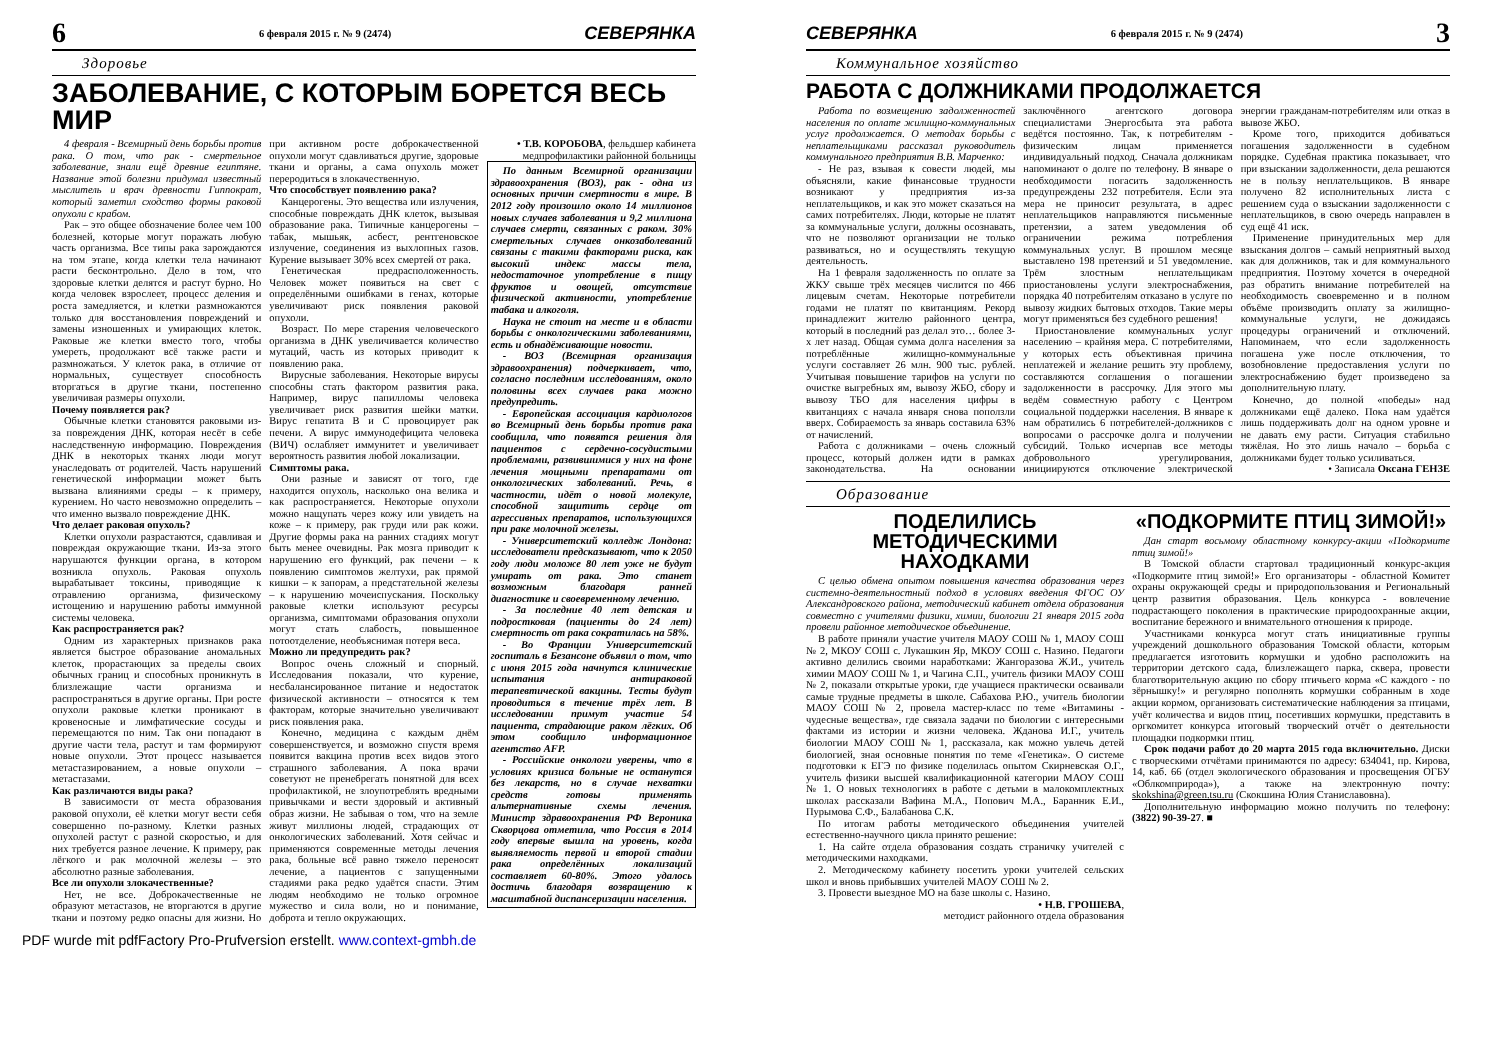6 6 февраля 2015 г. № 9 (2474) СЕВЕРЯНКА
Здоровье
ЗАБОЛЕВАНИЕ, С КОТОРЫМ БОРЕТСЯ ВЕСЬ МИР
4 февраля - Всемирный день борьбы против рака. О том, что рак - смертельное заболевание, знали ещё древние египтяне. Название этой болезни придумал известный мыслитель и врач древности Гиппократ, который заметил сходство формы раковой опухоли с крабом.
Рак – это общее обозначение более чем 100 болезней, которые могут поражать любую часть организма. Все типы рака зарождаются на том этапе, когда клетки тела начинают расти бесконтрольно. Дело в том, что здоровые клетки делятся и растут бурно. Но когда человек взрослеет, процесс деления и роста замедляется, и клетки размножаются только для восстановления повреждений и замены изношенных и умирающих клеток. Раковые же клетки вместо того, чтобы умереть, продолжают всё также расти и размножаться. У клеток рака, в отличие от нормальных, существует способность вторгаться в другие ткани, постепенно увеличивая размеры опухоли.
Почему появляется рак?
Обычные клетки становятся раковыми из-за повреждения ДНК, которая несёт в себе наследственную информацию. Повреждения ДНК в некоторых тканях люди могут унаследовать от родителей. Часть нарушений генетической информации может быть вызвана влияниями среды – к примеру, курением. Но часто невозможно определить – что именно вызвало повреждение ДНК.
Что делает раковая опухоль?
Клетки опухоли разрастаются, сдавливая и повреждая окружающие ткани. Из-за этого нарушаются функции органа, в котором возникла опухоль. Раковая опухоль вырабатывает токсины, приводящие к отравлению организма, физическому истощению и нарушению работы иммунной системы человека.
Как распространяется рак?
Одним из характерных признаков рака является быстрое образование аномальных клеток, прорастающих за пределы своих обычных границ и способных проникнуть в близлежащие части организма и распространяться в другие органы. При росте опухоли раковые клетки проникают в кровеносные и лимфатические сосуды и перемещаются по ним. Так они попадают в другие части тела, растут и там формируют новые опухоли. Этот процесс называется метастазированием, а новые опухоли – метастазами.
Как различаются виды рака?
В зависимости от места образования раковой опухоли, её клетки могут вести себя совершенно по-разному. Клетки разных опухолей растут с разной скоростью, и для них требуется разное лечение. К примеру, рак лёгкого и рак молочной железы – это абсолютно разные заболевания.
Все ли опухоли злокачественные?
Нет, не все. Доброкачественные не образуют метастазов, не вторгаются в другие ткани и поэтому редко опасны для жизни. Но при активном росте доброкачественной опухоли могут сдавливаться другие, здоровые ткани и органы, а сама опухоль может переродиться в злокачественную.
Что способствует появлению рака?
Канцерогены. Это вещества или излучения, способные повреждать ДНК клеток, вызывая образование рака. Типичные канцерогены – табак, мышьяк, асбест, рентгеновское излучение, соединения из выхлопных газов. Курение вызывает 30% всех смертей от рака.
Генетическая предрасположенность. Человек может появиться на свет с определёнными ошибками в генах, которые увеличивают риск появления раковой опухоли.
Возраст. По мере старения человеческого организма в ДНК увеличивается количество мутаций, часть из которых приводит к появлению рака.
Вирусные заболевания. Некоторые вирусы способны стать фактором развития рака. Например, вирус папилломы человека увеличивает риск развития шейки матки. Вирус гепатита В и С провоцирует рак печени. А вирус иммунодефицита человека (ВИЧ) ослабляет иммунитет и увеличивает вероятность развития любой локализации.
Симптомы рака.
Они разные и зависят от того, где находится опухоль, насколько она велика и как распространяется. Некоторые опухоли можно нащупать через кожу или увидеть на коже – к примеру, рак груди или рак кожи. Другие формы рака на ранних стадиях могут быть менее очевидны. Рак мозга приводит к нарушению его функций, рак печени – к появлению симптомов желтухи, рак прямой кишки – к запорам, а предстательной железы – к нарушению мочеиспускания. Поскольку раковые клетки используют ресурсы организма, симптомами образования опухоли могут стать слабость, повышенное потоотделение, необъяснимая потеря веса.
Можно ли предупредить рак?
Вопрос очень сложный и спорный. Исследования показали, что курение, несбалансированное питание и недостаток физической активности – относятся к тем факторам, которые значительно увеличивают риск появления рака.
Конечно, медицина с каждым днём совершенствуется, и возможно спустя время появится вакцина против всех видов этого страшного заболевания. А пока врачи советуют не пренебрегать понятной для всех профилактикой, не злоупотреблять вредными привычками и вести здоровый и активный образ жизни. Не забывая о том, что на земле живут миллионы людей, страдающих от онкологических заболеваний. Хотя сейчас и применяются современные методы лечения рака, больные всё равно тяжело переносят лечение, а пациентов с запущенными стадиями рака редко удаётся спасти. Этим людям необходимо не только огромное мужество и сила воли, но и понимание, доброта и тепло окружающих.
• Т.В. КОРОБОВА, фельдшер кабинета медпрофилактики районной больницы
По данным Всемирной организации здравоохранения (ВОЗ), рак - одна из основных причин смертности в мире. В 2012 году произошло около 14 миллионов новых случаев заболевания и 9,2 миллиона случаев смерти, связанных с раком. 30% смертельных случаев онкозаболеваний связаны с такими факторами риска, как высокий индекс массы тела, недостаточное употребление в пищу фруктов и овощей, отсутствие физической активности, употребление табака и алкоголя.
Наука не стоит на месте и в области борьбы с онкологическими заболеваниями, есть и обнадёживающие новости.
- ВОЗ (Всемирная организация здравоохранения) подчеркивает, что, согласно последним исследованиям, около половины всех случаев рака можно предупредить.
- Европейская ассоциация кардиологов во Всемирный день борьбы против рака сообщила, что появятся решения для пациентов с сердечно-сосудистыми проблемами, развившимися у них на фоне лечения мощными препаратами от онкологических заболеваний. Речь, в частности, идёт о новой молекуле, способной защитить сердце от агрессивных препаратов, использующихся при раке молочной железы.
- Университетский колледж Лондона: исследователи предсказывают, что к 2050 году люди моложе 80 лет уже не будут умирать от рака. Это станет возможным благодаря ранней диагностике и своевременному лечению.
- За последние 40 лет детская и подростковая (пациенты до 24 лет) смертность от рака сократилась на 58%.
- Во Франции Университетский госпиталь в Безансоне объявил о том, что с июня 2015 года начнутся клинические испытания антираковой терапевтической вакцины. Тесты будут проводиться в течение трёх лет. В исследовании примут участие 54 пациента, страдающие раком лёгких. Об этом сообщило информационное агентство AFP.
- Российские онкологи уверены, что в условиях кризиса больные не останутся без лекарств, но в случае нехватки средств готовы применять альтернативные схемы лечения. Министр здравоохранения РФ Вероника Скворцова отметила, что Россия в 2014 году впервые вышла на уровень, когда выявляемость первой и второй стадии рака определённых локализаций составляет 60-80%. Этого удалось достичь благодаря возвращению к масштабной диспансеризации населения.
СЕВЕРЯНКА 6 февраля 2015 г. № 9 (2474) 3
Коммунальное хозяйство
РАБОТА С ДОЛЖНИКАМИ ПРОДОЛЖАЕТСЯ
Работа по возмещению задолженностей населения по оплате жилищно-коммунальных услуг продолжается. О методах борьбы с неплательщиками рассказал руководитель коммунального предприятия В.В. Марченко:
- Не раз, взывая к совести людей, мы объясняли, какие финансовые трудности возникают у предприятия из-за неплательщиков, и как это может сказаться на самих потребителях. Люди, которые не платят за коммунальные услуги, должны осознавать, что не позволяют организации не только развиваться, но и осуществлять текущую деятельность.
На 1 февраля задолженность по оплате за ЖКУ свыше трёх месяцев числится по 466 лицевым счетам. Некоторые потребители годами не платят по квитанциям. Рекорд принадлежит жителю районного центра, который в последний раз делал это… более 3-х лет назад. Общая сумма долга населения за потреблённые жилищно-коммунальные услуги составляет 26 млн. 900 тыс. рублей. Учитывая повышение тарифов на услуги по очистке выгребных ям, вывозу ЖБО, сбору и вывозу ТБО для населения цифры в квитанциях с начала января снова поползли вверх. Собираемость за январь составила 63% от начислений.
Работа с должниками – очень сложный процесс, который должен идти в рамках законодательства. На основании заключённого агентского договора специалистами Энергосбыта эта работа ведётся постоянно. Так, к потребителям - физическим лицам применяется индивидуальный подход. Сначала должникам напоминают о долге по телефону. В январе о необходимости погасить задолженность предупреждены 232 потребителя. Если эта мера не приносит результата, в адрес неплательщиков направляются письменные претензии, а затем уведомления об ограничении режима потребления коммунальных услуг. В прошлом месяце выставлено 198 претензий и 51 уведомление. Трём злостным неплательщикам приостановлены услуги электроснабжения, порядка 40 потребителям отказано в услуге по вывозу жидких бытовых отходов. Такие меры могут применяться без судебного решения!
Приостановление коммунальных услуг населению – крайняя мера. С потребителями, у которых есть объективная причина неплатежей и желание решить эту проблему, составляются соглашения о погашении задолженности в рассрочку. Для этого мы ведём совместную работу с Центром социальной поддержки населения. В январе к нам обратились 6 потребителей-должников с вопросами о рассрочке долга и получении субсидий. Только исчерпав все методы добровольного урегулирования, инициируются отключение электрической энергии гражданам-потребителям или отказ в вывозе ЖБО.
Кроме того, приходится добиваться погашения задолженности в судебном порядке. Судебная практика показывает, что при взыскании задолженности, дела решаются не в пользу неплательщиков. В январе получено 82 исполнительных листа с решением суда о взыскании задолженности с неплательщиков, в свою очередь направлен в суд ещё 41 иск.
Применение принудительных мер для взыскания долгов – самый неприятный выход как для должников, так и для коммунального предприятия. Поэтому хочется в очередной раз обратить внимание потребителей на необходимость своевременно и в полном объёме производить оплату за жилищно-коммунальные услуги, не дожидаясь процедуры ограничений и отключений. Напоминаем, что если задолженность погашена уже после отключения, то возобновление предоставления услуги по электроснабжению будет произведено за дополнительную плату.
Конечно, до полной «победы» над должниками ещё далеко. Пока нам удаётся лишь поддерживать долг на одном уровне и не давать ему расти. Ситуация стабильно тяжёлая. Но это лишь начало – борьба с должниками будет только усиливаться.
• Записала Оксана ГЕНЗЕ
Образование
ПОДЕЛИЛИСЬ МЕТОДИЧЕСКИМИ НАХОДКАМИ
С целью обмена опытом повышения качества образования через системно-деятельностный подход в условиях введения ФГОС ОУ Александровского района, методический кабинет отдела образования совместно с учителями физики, химии, биологии 21 января 2015 года провели районное методическое объединение.
В работе приняли участие учителя МАОУ СОШ № 1, МАОУ СОШ № 2, МКОУ СОШ с. Лукашкин Яр, МКОУ СОШ с. Назино. Педагоги активно делились своими наработками: Жангоразова Ж.И., учитель химии МАОУ СОШ № 1, и Чагина С.П., учитель физики МАОУ СОШ № 2, показали открытые уроки, где учащиеся практически осваивали самые трудные предметы в школе. Сабахова Р.Ю., учитель биологии МАОУ СОШ № 2, провела мастер-класс по теме «Витамины - чудесные вещества», где связала задачи по биологии с интересными фактами из истории и жизни человека. Жданова И.Г., учитель биологии МАОУ СОШ № 1, рассказала, как можно увлечь детей биологией, зная основные понятия по теме «Генетика». О системе подготовки к ЕГЭ по физике поделилась опытом Скирневская О.Г., учитель физики высшей квалификационной категории МАОУ СОШ № 1. О новых технологиях в работе с детьми в малокомплектных школах рассказали Вафина М.А., Попович М.А., Баранник Е.И., Пурымова С.Ф., Балабанова С.К.
По итогам работы методического объединения учителей естественно-научного цикла принято решение:
1. На сайте отдела образования создать страничку учителей с методическими находками.
2. Методическому кабинету посетить уроки учителей сельских школ и вновь прибывших учителей МАОУ СОШ № 2.
3. Провести выездное МО на базе школы с. Назино.
• Н.В. ГРОШЕВА,
методист районного отдела образования
«ПОДКОРМИТЕ ПТИЦ ЗИМОЙ!»
Дан старт восьмому областному конкурсу-акции «Подкормите птиц зимой!»
В Томской области стартовал традиционный конкурс-акция «Подкормите птиц зимой!» Его организаторы - областной Комитет охраны окружающей среды и природопользования и Региональный центр развития образования. Цель конкурса - вовлечение подрастающего поколения в практические природоохранные акции, воспитание бережного и внимательного отношения к природе.
Участниками конкурса могут стать инициативные группы учреждений дошкольного образования Томской области, которым предлагается изготовить кормушки и удобно расположить на территории детского сада, близлежащего парка, сквера, провести благотворительную акцию по сбору птичьего корма «С каждого - по зёрнышку!» и регулярно пополнять кормушки собранным в ходе акции кормом, организовать систематические наблюдения за птицами, учёт количества и видов птиц, посетивших кормушки, представить в оргкомитет конкурса итоговый творческий отчёт о деятельности площадки подкормки птиц.
Срок подачи работ до 20 марта 2015 года включительно. Диски с творческими отчётами принимаются по адресу: 634041, пр. Кирова, 14, каб. 66 (отдел экологического образования и просвещения ОГБУ «Облкомприрода»), а также на электронную почту: skokshina@green.tsu.ru (Скокшина Юлия Станиславовна).
Дополнительную информацию можно получить по телефону: (3822) 90-39-27. ■
PDF wurde mit pdfFactory Pro-Prufversion erstellt. www.context-gmbh.de